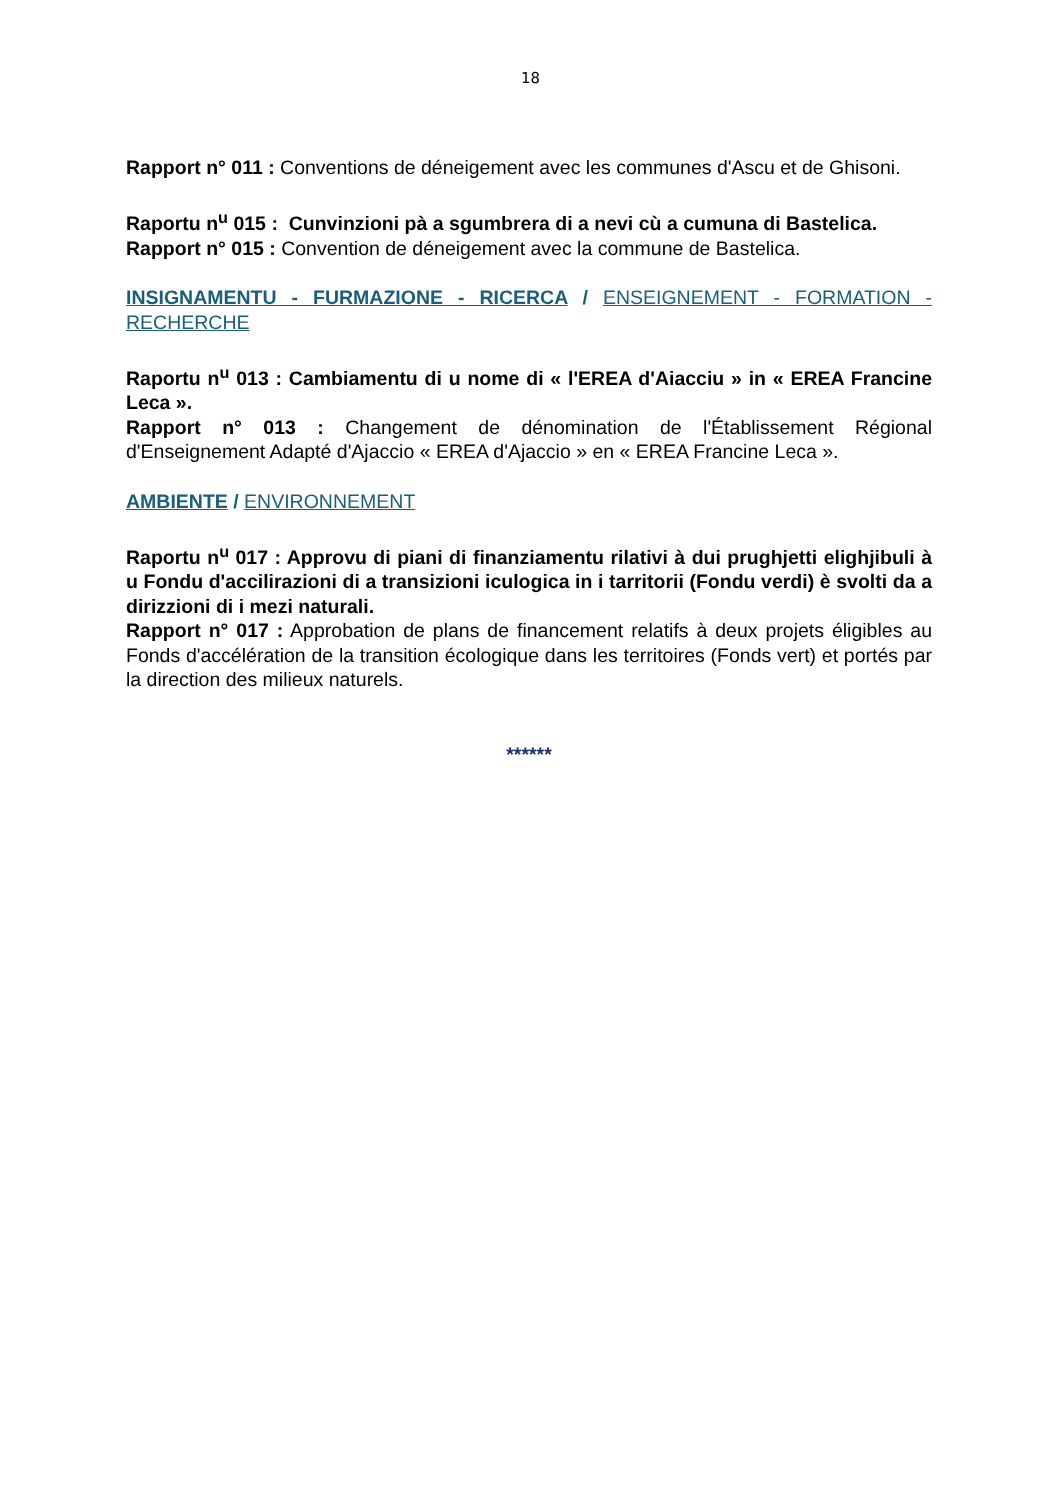18
Rapport n° 011 : Conventions de déneigement avec les communes d'Ascu et de Ghisoni.
Raportu n<sup>u</sup> 015 : Cunvinzioni pà a sgumbrera di a nevi cù a cumuna di Bastelica.
Rapport n° 015 : Convention de déneigement avec la commune de Bastelica.
INSIGNAMENTU - FURMAZIONE - RICERCA / ENSEIGNEMENT - FORMATION - RECHERCHE
Raportu n<sup>u</sup> 013 : Cambiamentu di u nome di « l'EREA d'Aiacciu » in « EREA Francine Leca ».
Rapport n° 013 : Changement de dénomination de l'Établissement Régional d'Enseignement Adapté d'Ajaccio « EREA d'Ajaccio » en « EREA Francine Leca ».
AMBIENTE / ENVIRONNEMENT
Raportu n<sup>u</sup> 017 : Approvu di piani di finanziamentu rilativi à dui prughjetti elighjibuli à u Fondu d'accilirazioni di a transizioni iculogica in i tarritorii (Fondu verdi) è svolti da a dirizzioni di i mezi naturali.
Rapport n° 017 : Approbation de plans de financement relatifs à deux projets éligibles au Fonds d'accélération de la transition écologique dans les territoires (Fonds vert) et portés par la direction des milieux naturels.
******